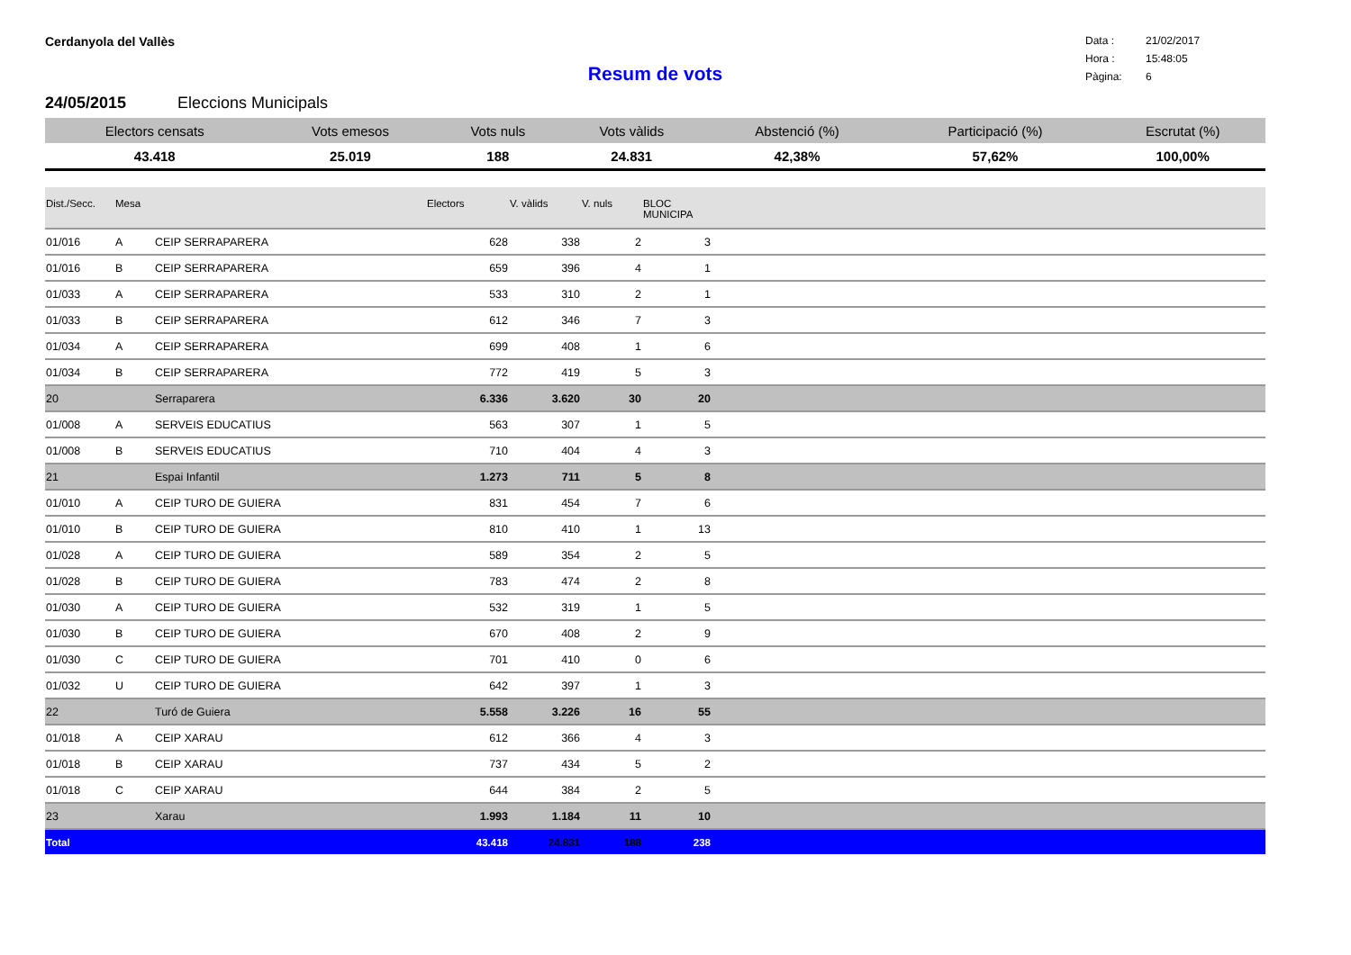Cerdanyola del Vallès
Data : 21/02/2017
Hora : 15:48:05
Pàgina: 6
Resum de vots
24/05/2015 Eleccions Municipals
| Electors censats | Vots emesos | Vots nuls | Vots vàlids | Abstenció (%) | Participació (%) | Escrutat (%) |
| --- | --- | --- | --- | --- | --- | --- |
| 43.418 | 25.019 | 188 | 24.831 | 42,38% | 57,62% | 100,00% |
| Dist./Secc. | Mesa | | Electors | V. vàlids | V. nuls | BLOC MUNICIPA | |
| --- | --- | --- | --- | --- | --- | --- | --- |
| 01/016 | A | CEIP SERRAPARERA | 628 | 338 | 2 | 3 | |
| 01/016 | B | CEIP SERRAPARERA | 659 | 396 | 4 | 1 | |
| 01/033 | A | CEIP SERRAPARERA | 533 | 310 | 2 | 1 | |
| 01/033 | B | CEIP SERRAPARERA | 612 | 346 | 7 | 3 | |
| 01/034 | A | CEIP SERRAPARERA | 699 | 408 | 1 | 6 | |
| 01/034 | B | CEIP SERRAPARERA | 772 | 419 | 5 | 3 | |
| 20 | | Serraparera | 6.336 | 3.620 | 30 | 20 | |
| 01/008 | A | SERVEIS EDUCATIUS | 563 | 307 | 1 | 5 | |
| 01/008 | B | SERVEIS EDUCATIUS | 710 | 404 | 4 | 3 | |
| 21 | | Espai Infantil | 1.273 | 711 | 5 | 8 | |
| 01/010 | A | CEIP TURO DE GUIERA | 831 | 454 | 7 | 6 | |
| 01/010 | B | CEIP TURO DE GUIERA | 810 | 410 | 1 | 13 | |
| 01/028 | A | CEIP TURO DE GUIERA | 589 | 354 | 2 | 5 | |
| 01/028 | B | CEIP TURO DE GUIERA | 783 | 474 | 2 | 8 | |
| 01/030 | A | CEIP TURO DE GUIERA | 532 | 319 | 1 | 5 | |
| 01/030 | B | CEIP TURO DE GUIERA | 670 | 408 | 2 | 9 | |
| 01/030 | C | CEIP TURO DE GUIERA | 701 | 410 | 0 | 6 | |
| 01/032 | U | CEIP TURO DE GUIERA | 642 | 397 | 1 | 3 | |
| 22 | | Turó de Guiera | 5.558 | 3.226 | 16 | 55 | |
| 01/018 | A | CEIP XARAU | 612 | 366 | 4 | 3 | |
| 01/018 | B | CEIP XARAU | 737 | 434 | 5 | 2 | |
| 01/018 | C | CEIP XARAU | 644 | 384 | 2 | 5 | |
| 23 | | Xarau | 1.993 | 1.184 | 11 | 10 | |
| Total | | | 43.418 | 24.831 | 188 | 238 | |